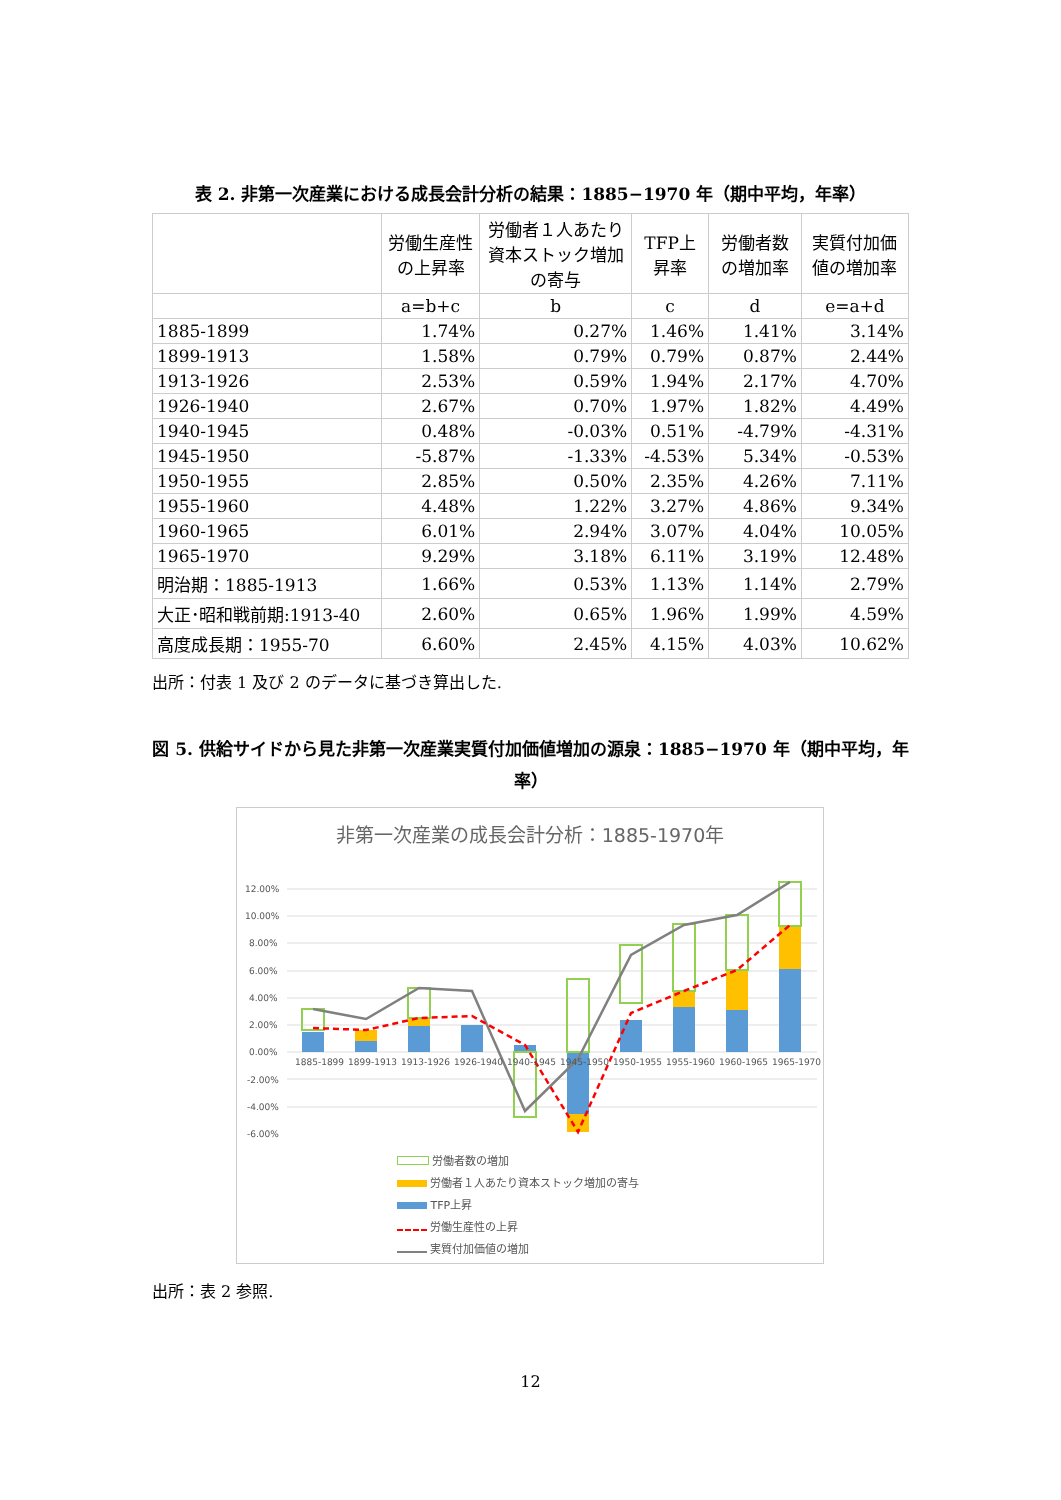表 2. 非第一次産業における成長会計分析の結果：1885−1970 年（期中平均，年率）
| | 労働生産性の上昇率 | 労働者１人あたり資本ストック増加の寄与 | TFP上昇率 | 労働者数の増加率 | 実質付加価値の増加率 |
| --- | --- | --- | --- | --- | --- |
| | a=b+c | b | c | d | e=a+d |
| 1885-1899 | 1.74% | 0.27% | 1.46% | 1.41% | 3.14% |
| 1899-1913 | 1.58% | 0.79% | 0.79% | 0.87% | 2.44% |
| 1913-1926 | 2.53% | 0.59% | 1.94% | 2.17% | 4.70% |
| 1926-1940 | 2.67% | 0.70% | 1.97% | 1.82% | 4.49% |
| 1940-1945 | 0.48% | -0.03% | 0.51% | -4.79% | -4.31% |
| 1945-1950 | -5.87% | -1.33% | -4.53% | 5.34% | -0.53% |
| 1950-1955 | 2.85% | 0.50% | 2.35% | 4.26% | 7.11% |
| 1955-1960 | 4.48% | 1.22% | 3.27% | 4.86% | 9.34% |
| 1960-1965 | 6.01% | 2.94% | 3.07% | 4.04% | 10.05% |
| 1965-1970 | 9.29% | 3.18% | 6.11% | 3.19% | 12.48% |
| 明治期：1885-1913 | 1.66% | 0.53% | 1.13% | 1.14% | 2.79% |
| 大正･昭和戦前期:1913-40 | 2.60% | 0.65% | 1.96% | 1.99% | 4.59% |
| 高度成長期：1955-70 | 6.60% | 2.45% | 4.15% | 4.03% | 10.62% |
出所：付表 1 及び 2 のデータに基づき算出した.
図 5. 供給サイドから見た非第一次産業実質付加価値増加の源泉：1885−1970 年（期中平均，年率）
非第一次産業の成長会計分析：1885-1970年
12.00%
10.00%
8.00%
6.00%
4.00%
2.00%
0.00%
-2.00%
-4.00%
-6.00%
1885-1899
1899-1913
1913-1926
1926-1940
1940-1945
1945-1950
1950-1955
1955-1960
1960-1965
1965-1970
労働者数の増加
労働者１人あたり資本ストック増加の寄与
TFP上昇
労働生産性の上昇
実質付加価値の増加
出所：表 2 参照.
12